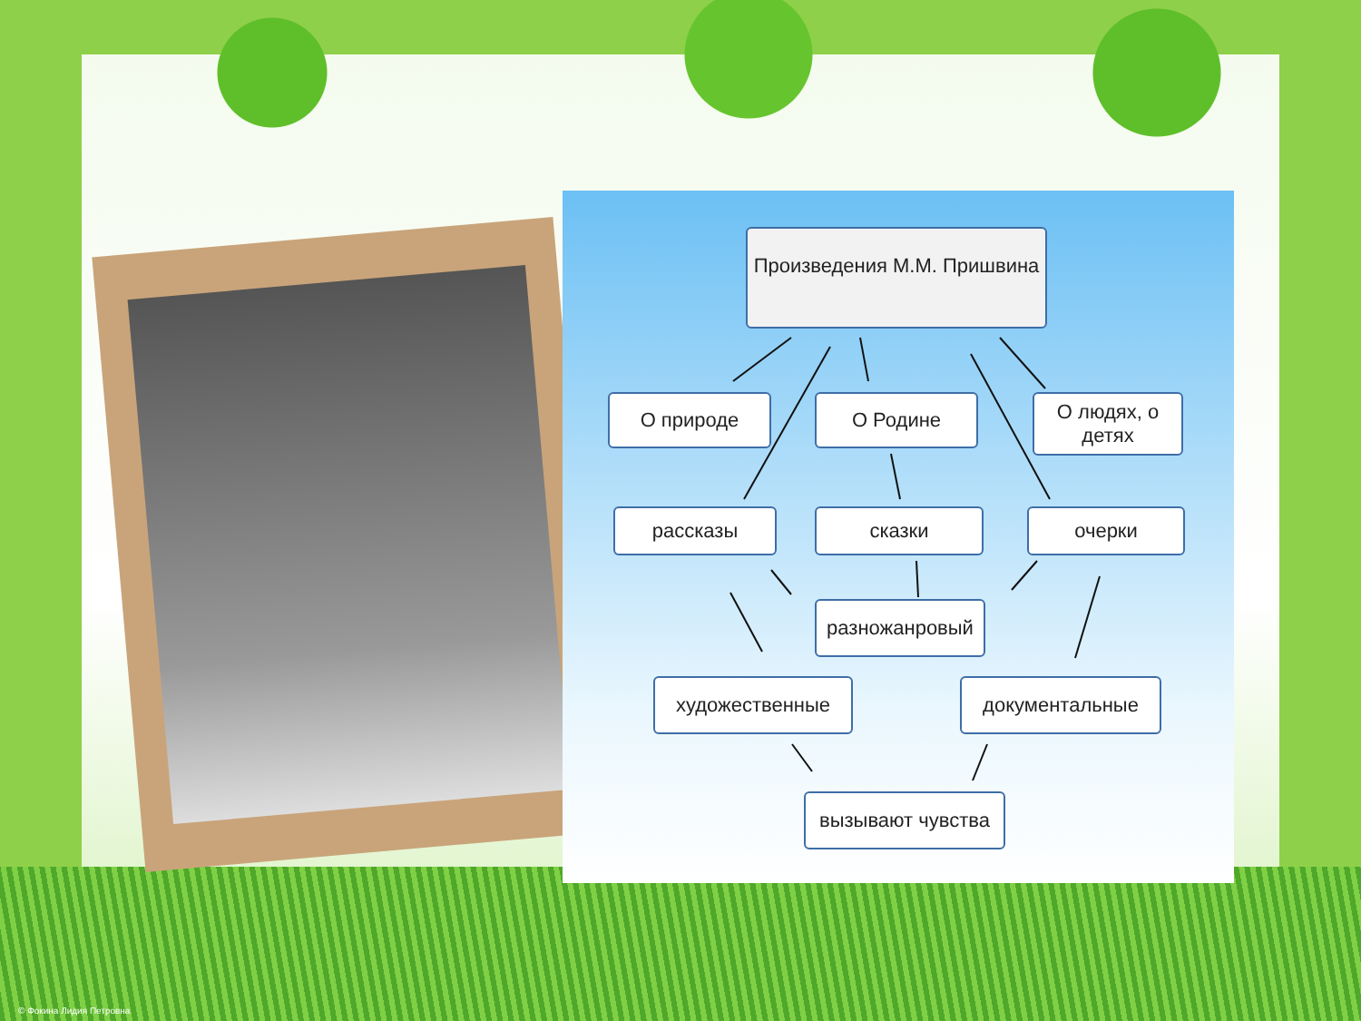Произведения М.М. Пришвина
О природе О Родине
О людях, о детях
рассказы сказки очерки
разножанровый
художественные документальные
вызывают чувства
© Фокина Лидия Петровна